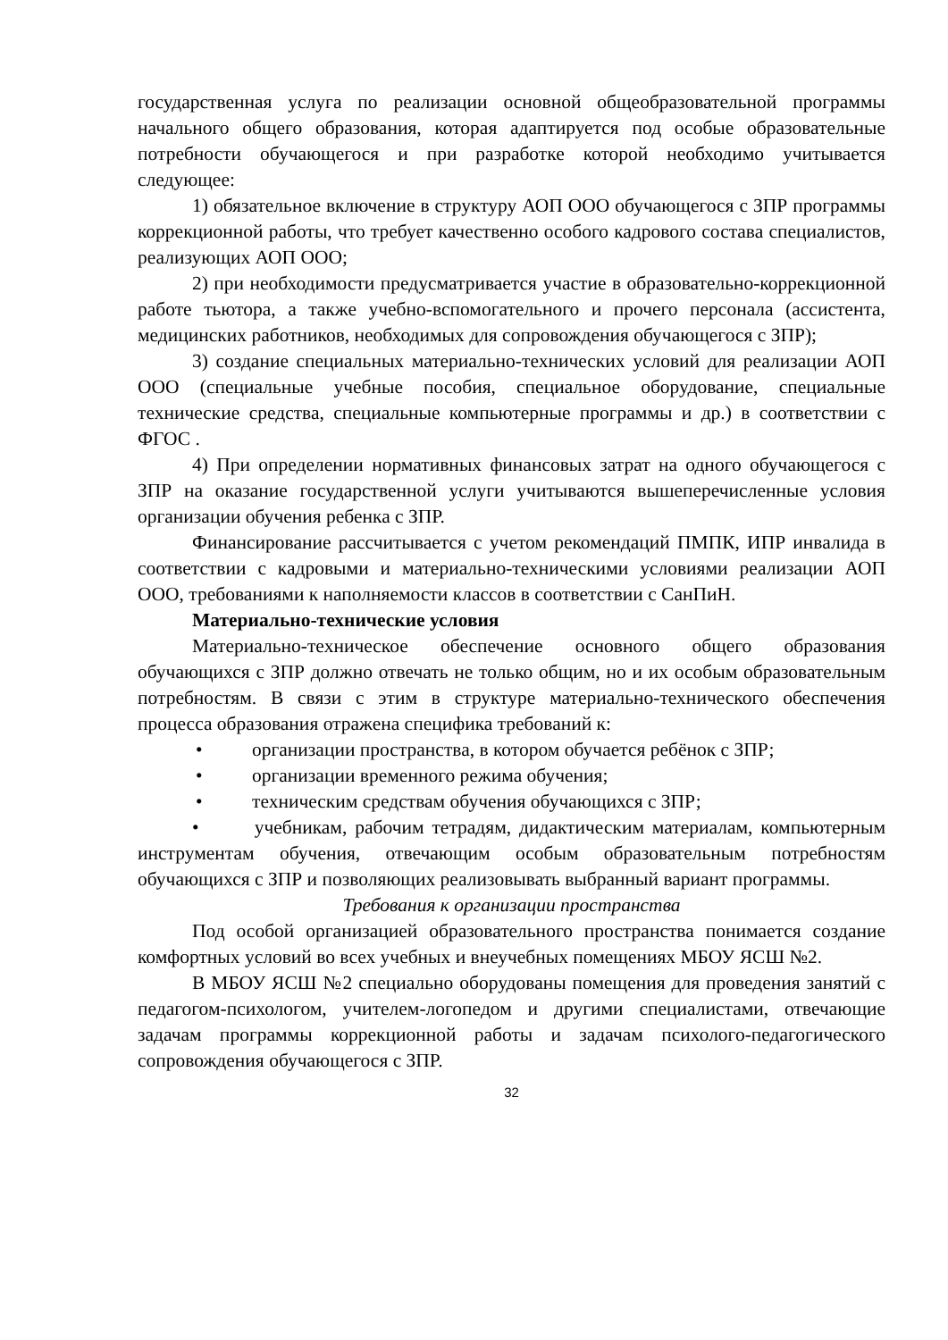государственная услуга по реализации основной общеобразовательной программы начального общего образования, которая адаптируется под особые образовательные потребности обучающегося и при разработке которой необходимо учитывается следующее:
1) обязательное включение в структуру АОП ООО обучающегося с ЗПР программы коррекционной работы, что требует качественно особого кадрового состава специалистов, реализующих АОП ООО;
2) при необходимости предусматривается участие в образовательно-коррекционной работе тьютора, а также учебно-вспомогательного и прочего персонала (ассистента, медицинских работников, необходимых для сопровождения обучающегося с ЗПР);
3) создание специальных материально-технических условий для реализации АОП ООО (специальные учебные пособия, специальное оборудование, специальные технические средства, специальные компьютерные программы и др.) в соответствии с ФГОС .
4) При определении нормативных финансовых затрат на одного обучающегося с ЗПР на оказание государственной услуги учитываются вышеперечисленные условия организации обучения ребенка с ЗПР.
Финансирование рассчитывается с учетом рекомендаций ПМПК, ИПР инвалида в соответствии с кадровыми и материально-техническими условиями реализации АОП ООО, требованиями к наполняемости классов в соответствии с СанПиН.
Материально-технические условия
Материально-техническое обеспечение основного общего образования обучающихся с ЗПР должно отвечать не только общим, но и их особым образовательным потребностям. В связи с этим в структуре материально-технического обеспечения процесса образования отражена специфика требований к:
• организации пространства, в котором обучается ребёнок с ЗПР;
• организации временного режима обучения;
• техническим средствам обучения обучающихся с ЗПР;
• учебникам, рабочим тетрадям, дидактическим материалам, компьютерным инструментам обучения, отвечающим особым образовательным потребностям обучающихся с ЗПР и позволяющих реализовывать выбранный вариант программы.
Требования к организации пространства
Под особой организацией образовательного пространства понимается создание комфортных условий во всех учебных и внеучебных помещениях МБОУ ЯСШ №2.
В МБОУ ЯСШ №2 специально оборудованы помещения для проведения занятий с педагогом-психологом, учителем-логопедом и другими специалистами, отвечающие задачам программы коррекционной работы и задачам психолого-педагогического сопровождения обучающегося с ЗПР.
32